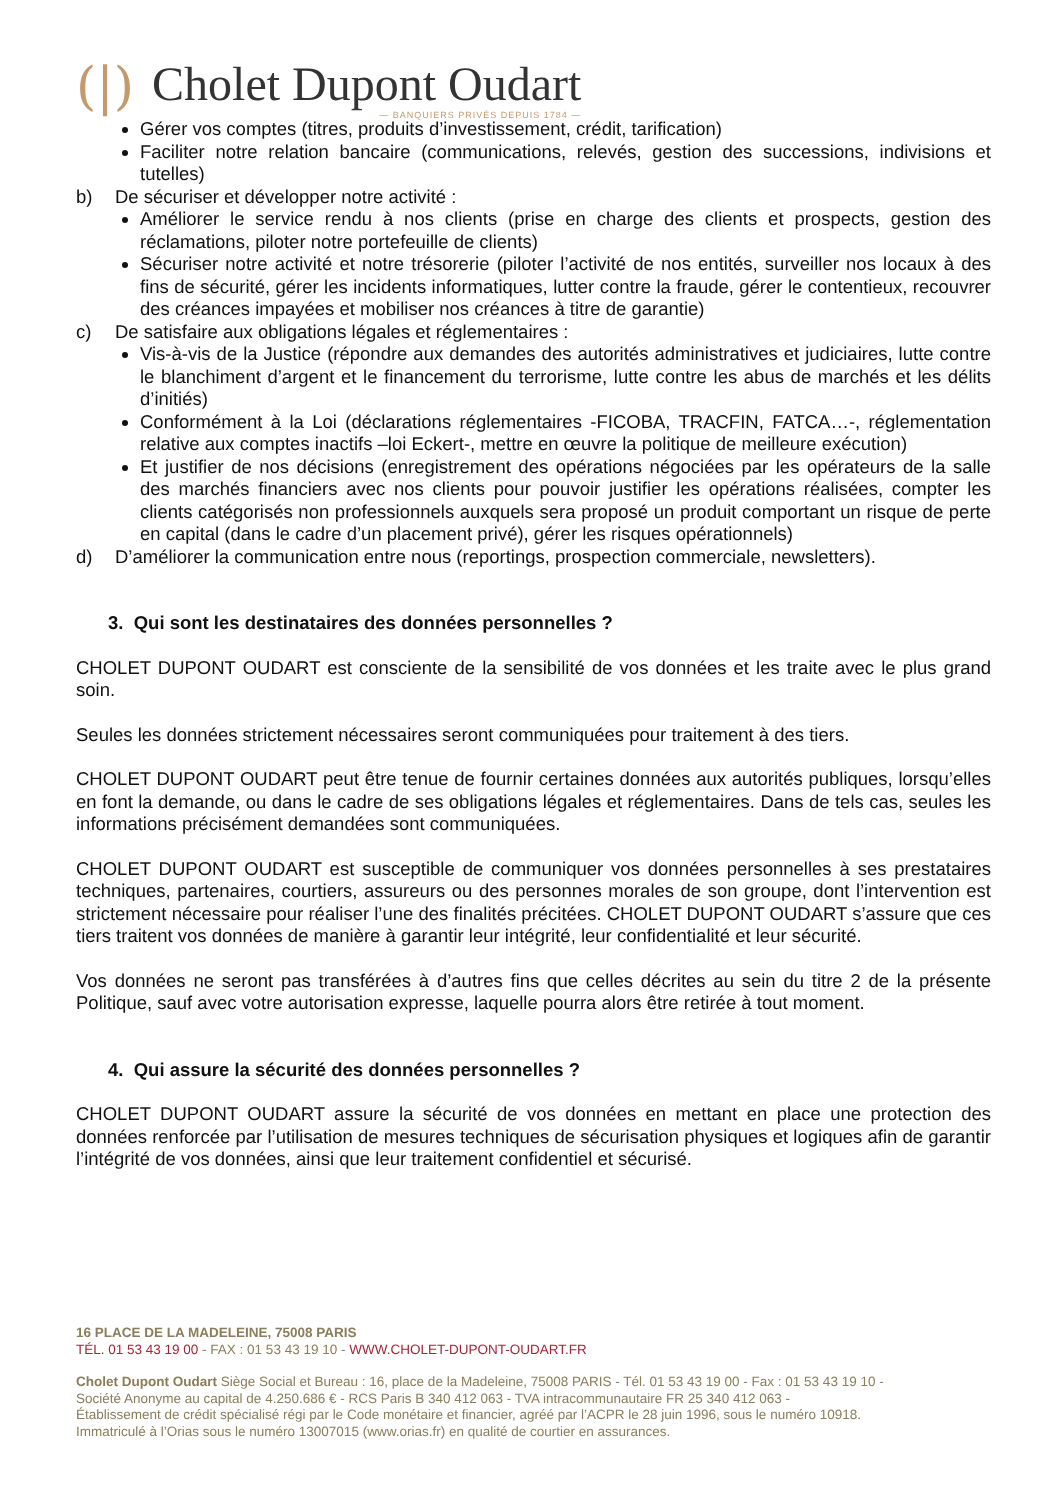(|)
Cholet Dupont Oudart
— BANQUIERS PRIVÉS DEPUIS 1784 —
Gérer vos comptes (titres, produits d’investissement, crédit, tarification)
Faciliter notre relation bancaire (communications, relevés, gestion des successions, indivisions et tutelles)
b) De sécuriser et développer notre activité :
Améliorer le service rendu à nos clients (prise en charge des clients et prospects, gestion des réclamations, piloter notre portefeuille de clients)
Sécuriser notre activité et notre trésorerie (piloter l’activité de nos entités, surveiller nos locaux à des fins de sécurité, gérer les incidents informatiques, lutter contre la fraude, gérer le contentieux, recouvrer des créances impayées et mobiliser nos créances à titre de garantie)
c) De satisfaire aux obligations légales et réglementaires :
Vis-à-vis de la Justice (répondre aux demandes des autorités administratives et judiciaires, lutte contre le blanchiment d’argent et le financement du terrorisme, lutte contre les abus de marchés et les délits d’initiés)
Conformément à la Loi (déclarations réglementaires -FICOBA, TRACFIN, FATCA…-, réglementation relative aux comptes inactifs –loi Eckert-, mettre en œuvre la politique de meilleure exécution)
Et justifier de nos décisions (enregistrement des opérations négociées par les opérateurs de la salle des marchés financiers avec nos clients pour pouvoir justifier les opérations réalisées, compter les clients catégorisés non professionnels auxquels sera proposé un produit comportant un risque de perte en capital (dans le cadre d’un placement privé), gérer les risques opérationnels)
d) D’améliorer la communication entre nous (reportings, prospection commerciale, newsletters).
3. Qui sont les destinataires des données personnelles ?
CHOLET DUPONT OUDART est consciente de la sensibilité de vos données et les traite avec le plus grand soin.
Seules les données strictement nécessaires seront communiquées pour traitement à des tiers.
CHOLET DUPONT OUDART peut être tenue de fournir certaines données aux autorités publiques, lorsqu’elles en font la demande, ou dans le cadre de ses obligations légales et réglementaires. Dans de tels cas, seules les informations précisément demandées sont communiquées.
CHOLET DUPONT OUDART est susceptible de communiquer vos données personnelles à ses prestataires techniques, partenaires, courtiers, assureurs ou des personnes morales de son groupe, dont l’intervention est strictement nécessaire pour réaliser l’une des finalités précitées. CHOLET DUPONT OUDART s’assure que ces tiers traitent vos données de manière à garantir leur intégrité, leur confidentialité et leur sécurité.
Vos données ne seront pas transférées à d’autres fins que celles décrites au sein du titre 2 de la présente Politique, sauf avec votre autorisation expresse, laquelle pourra alors être retirée à tout moment.
4. Qui assure la sécurité des données personnelles ?
CHOLET DUPONT OUDART assure la sécurité de vos données en mettant en place une protection des données renforcée par l’utilisation de mesures techniques de sécurisation physiques et logiques afin de garantir l’intégrité de vos données, ainsi que leur traitement confidentiel et sécurisé.
16 PLACE DE LA MADELEINE, 75008 PARIS
TÉL. 01 53 43 19 00 - FAX : 01 53 43 19 10 - WWW.CHOLET-DUPONT-OUDART.FR
Cholet Dupont Oudart Siège Social et Bureau : 16, place de la Madeleine, 75008 PARIS - Tél. 01 53 43 19 00 - Fax : 01 53 43 19 10 -
Société Anonyme au capital de 4.250.686 € - RCS Paris B 340 412 063 - TVA intracommunautaire FR 25 340 412 063 -
Établissement de crédit spécialisé régi par le Code monétaire et financier, agréé par l’ACPR le 28 juin 1996, sous le numéro 10918.
Immatriculé à l’Orias sous le numéro 13007015 (www.orias.fr) en qualité de courtier en assurances.